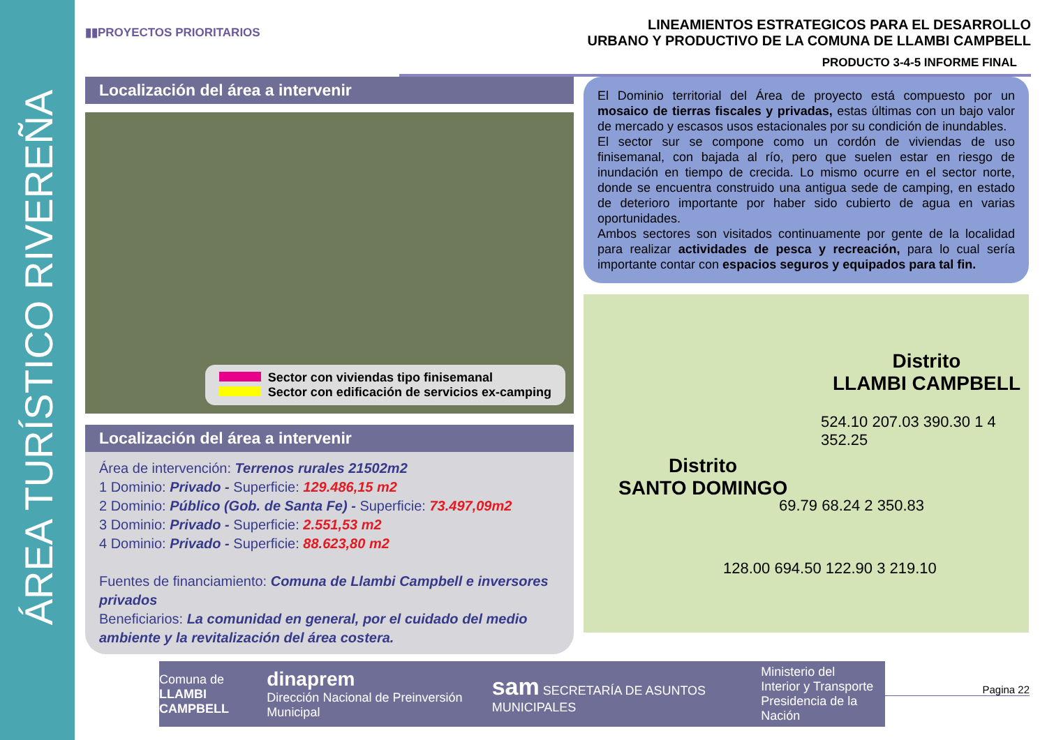ÁREA TURÍSTICO RIVEREÑA
▮▮PROYECTOS PRIORITARIOS
LINEAMIENTOS ESTRATEGICOS PARA EL DESARROLLO
URBANO Y PRODUCTIVO DE LA COMUNA DE LLAMBI CAMPBELL
PRODUCTO 3-4-5 INFORME FINAL
Localización del área a intervenir
Sector con viviendas tipo finisemanal
Sector con edificación de servicios ex-camping
Localización del área a intervenir
Área de intervención: Terrenos rurales 21502m2
1 Dominio: Privado - Superficie: 129.486,15 m2
2 Dominio: Público (Gob. de Santa Fe) - Superficie: 73.497,09m2
3 Dominio: Privado - Superficie: 2.551,53 m2
4 Dominio: Privado - Superficie: 88.623,80 m2
Fuentes de financiamiento: Comuna de Llambi Campbell e inversores privados
Beneficiarios: La comunidad en general, por el cuidado del medio ambiente y la revitalización del área costera.
El Dominio territorial del Área de proyecto está compuesto por un mosaico de tierras fiscales y privadas, estas últimas con un bajo valor de mercado y escasos usos estacionales por su condición de inundables.
El sector sur se compone como un cordón de viviendas de uso finisemanal, con bajada al río, pero que suelen estar en riesgo de inundación en tiempo de crecida. Lo mismo ocurre en el sector norte, donde se encuentra construido una antigua sede de camping, en estado de deterioro importante por haber sido cubierto de agua en varias oportunidades.
Ambos sectores son visitados continuamente por gente de la localidad para realizar actividades de pesca y recreación, para lo cual sería importante contar con espacios seguros y equipados para tal fin.
Distrito
LLAMBI CAMPBELL
Distrito
SANTO DOMINGO
524.10 207.03 390.30 1 4 352.25
69.79 68.24 2 350.83
128.00 694.50 122.90 3 219.10
Comuna de
LLAMBI CAMPBELL
dinaprem
Dirección Nacional de Preinversión Municipal
sam SECRETARÍA DE ASUNTOS MUNICIPALES
Ministerio del
Interior y Transporte
Presidencia de la Nación
Pagina 22